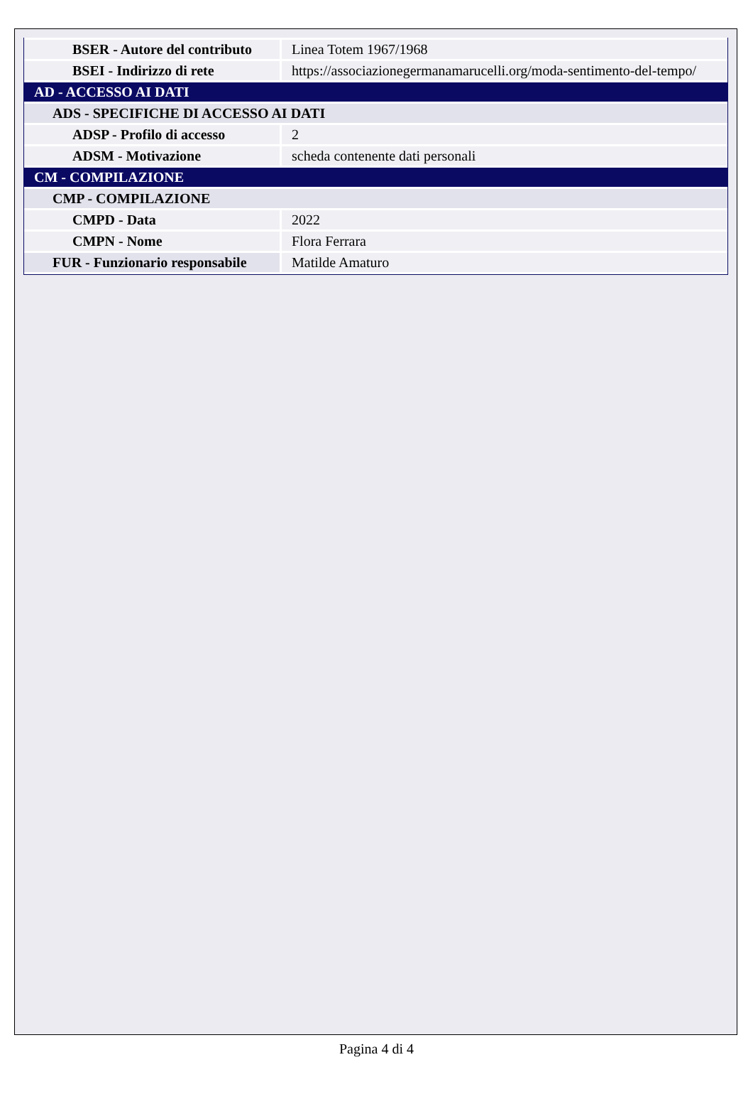| BSER - Autore del contributo | Linea Totem 1967/1968 |
| BSEI - Indirizzo di rete | https://associazionegermanamarucelli.org/moda-sentimento-del-tempo/ |
| AD - ACCESSO AI DATI | |
| ADS - SPECIFICHE DI ACCESSO AI DATI | |
| ADSP - Profilo di accesso | 2 |
| ADSM - Motivazione | scheda contenente dati personali |
| CM - COMPILAZIONE | |
| CMP - COMPILAZIONE | |
| CMPD - Data | 2022 |
| CMPN - Nome | Flora Ferrara |
| FUR - Funzionario responsabile | Matilde Amaturo |
Pagina 4 di 4